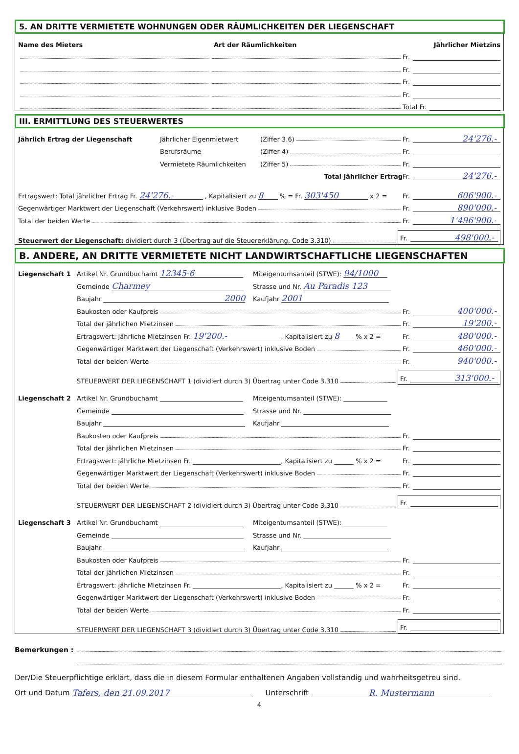5. AN DRITTE VERMIETETE WOHNUNGEN ODER RÄUMLICHKEITEN DER LIEGENSCHAFT
Name des Mieters Art der Räumlichkeiten Jährlicher Mietzins
Fr.
Fr.
Fr.
Fr.
Total Fr.
III. ERMITTLUNG DES STEUERWERTES
Jährlich Ertrag der Liegenschaft Jährlicher Eigenmietwert (Ziffer 3.6)
Fr. 24'276.-
Berufsräume (Ziffer 4)
Fr.
Vermietete Räumlichkeiten (Ziffer 5)
Fr.
Total jährlicher Ertrag
Fr. 24'276.-
Ertragswert: Total jährlicher Ertrag Fr. 24'276.- , Kapitalisiert zu 8 % = Fr. 303'450 x 2 =
Fr. 606'900.-
Gegenwärtiger Marktwert der Liegenschaft (Verkehrswert) inklusive Boden
Fr. 890'000.-
Total der beiden Werte
Fr. 1'496'900.-
Steuerwert der Liegenschaft: dividiert durch 3 (Übertrag auf die Steuererklärung, Code 3.310)
Fr. 498'000.-
B. ANDERE, AN DRITTE VERMIETETE NICHT LANDWIRTSCHAFTLICHE LIEGENSCHAFTEN
Liegenschaft 1 Artikel Nr. Grundbuchamt 12345-6 Miteigentumsanteil (STWE): 94/1000
Gemeinde Charmey Strasse und Nr. Au Paradis 123
Baujahr 2000 Kaufjahr 2001
Baukosten oder Kaufpreis
Fr. 400'000.-
Total der jährlichen Mietzinsen
Fr. 19'200.-
Ertragswert: jährliche Mietzinsen Fr. 19'200.-, Kapitalisiert zu 8 % x 2 =
Fr. 480'000.-
Gegenwärtiger Marktwert der Liegenschaft (Verkehrswert) inklusive Boden
Fr. 460'000.-
Total der beiden Werte
Fr. 940'000.-
STEUERWERT DER LIEGENSCHAFT 1 (dividiert durch 3) Übertrag unter Code 3.310
Fr. 313'000.-
Liegenschaft 2 Artikel Nr. Grundbuchamt Miteigentumsanteil (STWE):
Gemeinde Strasse und Nr.
Baujahr Kaufjahr
Baukosten oder Kaufpreis
Fr.
Total der jährlichen Mietzinsen
Fr.
Ertragswert: jährliche Mietzinsen Fr. , Kapitalisiert zu % x 2 =
Fr.
Gegenwärtiger Marktwert der Liegenschaft (Verkehrswert) inklusive Boden
Fr.
Total der beiden Werte
Fr.
STEUERWERT DER LIEGENSCHAFT 2 (dividiert durch 3) Übertrag unter Code 3.310
Fr.
Liegenschaft 3 Artikel Nr. Grundbuchamt Miteigentumsanteil (STWE):
Gemeinde Strasse und Nr.
Baujahr Kaufjahr
Baukosten oder Kaufpreis
Fr.
Total der jährlichen Mietzinsen
Fr.
Ertragswert: jährliche Mietzinsen Fr. , Kapitalisiert zu % x 2 =
Fr.
Gegenwärtiger Marktwert der Liegenschaft (Verkehrswert) inklusive Boden
Fr.
Total der beiden Werte
Fr.
STEUERWERT DER LIEGENSCHAFT 3 (dividiert durch 3) Übertrag unter Code 3.310
Fr.
Bemerkungen :
Der/Die Steuerpflichtige erklärt, dass die in diesem Formular enthaltenen Angaben vollständig und wahrheitsgetreu sind.
Ort und Datum Tafers, den 21.09.2017 Unterschrift R. Mustermann
4